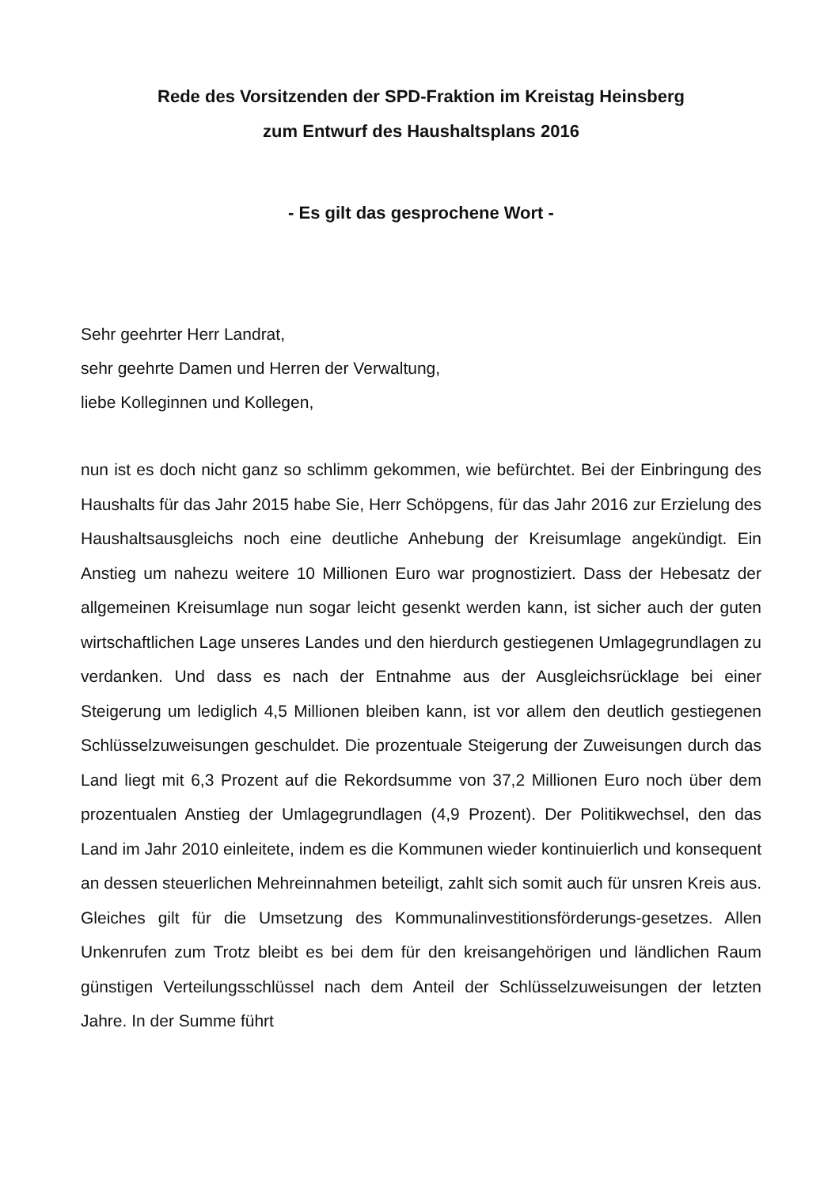Rede des Vorsitzenden der SPD-Fraktion im Kreistag Heinsberg
zum Entwurf des Haushaltsplans 2016
- Es gilt das gesprochene Wort -
Sehr geehrter Herr Landrat,
sehr geehrte Damen und Herren der Verwaltung,
liebe Kolleginnen und Kollegen,
nun ist es doch nicht ganz so schlimm gekommen, wie befürchtet. Bei der Einbringung des Haushalts für das Jahr 2015 habe Sie, Herr Schöpgens, für das Jahr 2016 zur Erzielung des Haushaltsausgleichs noch eine deutliche Anhebung der Kreisumlage angekündigt. Ein Anstieg um nahezu weitere 10 Millionen Euro war prognostiziert. Dass der Hebesatz der allgemeinen Kreisumlage nun sogar leicht gesenkt werden kann, ist sicher auch der guten wirtschaftlichen Lage unseres Landes und den hierdurch gestiegenen Umlagegrundlagen zu verdanken. Und dass es nach der Entnahme aus der Ausgleichsrücklage bei einer Steigerung um lediglich 4,5 Millionen bleiben kann, ist vor allem den deutlich gestiegenen Schlüsselzuweisungen geschuldet. Die prozentuale Steigerung der Zuweisungen durch das Land liegt mit 6,3 Prozent auf die Rekordsumme von 37,2 Millionen Euro noch über dem prozentualen Anstieg der Umlagegrundlagen (4,9 Prozent). Der Politikwechsel, den das Land im Jahr 2010 einleitete, indem es die Kommunen wieder kontinuierlich und konsequent an dessen steuerlichen Mehreinnahmen beteiligt, zahlt sich somit auch für unsren Kreis aus. Gleiches gilt für die Umsetzung des Kommunalinvestitionsförderungs-gesetzes. Allen Unkenrufen zum Trotz bleibt es bei dem für den kreisangehörigen und ländlichen Raum günstigen Verteilungsschlüssel nach dem Anteil der Schlüsselzuweisungen der letzten Jahre. In der Summe führt